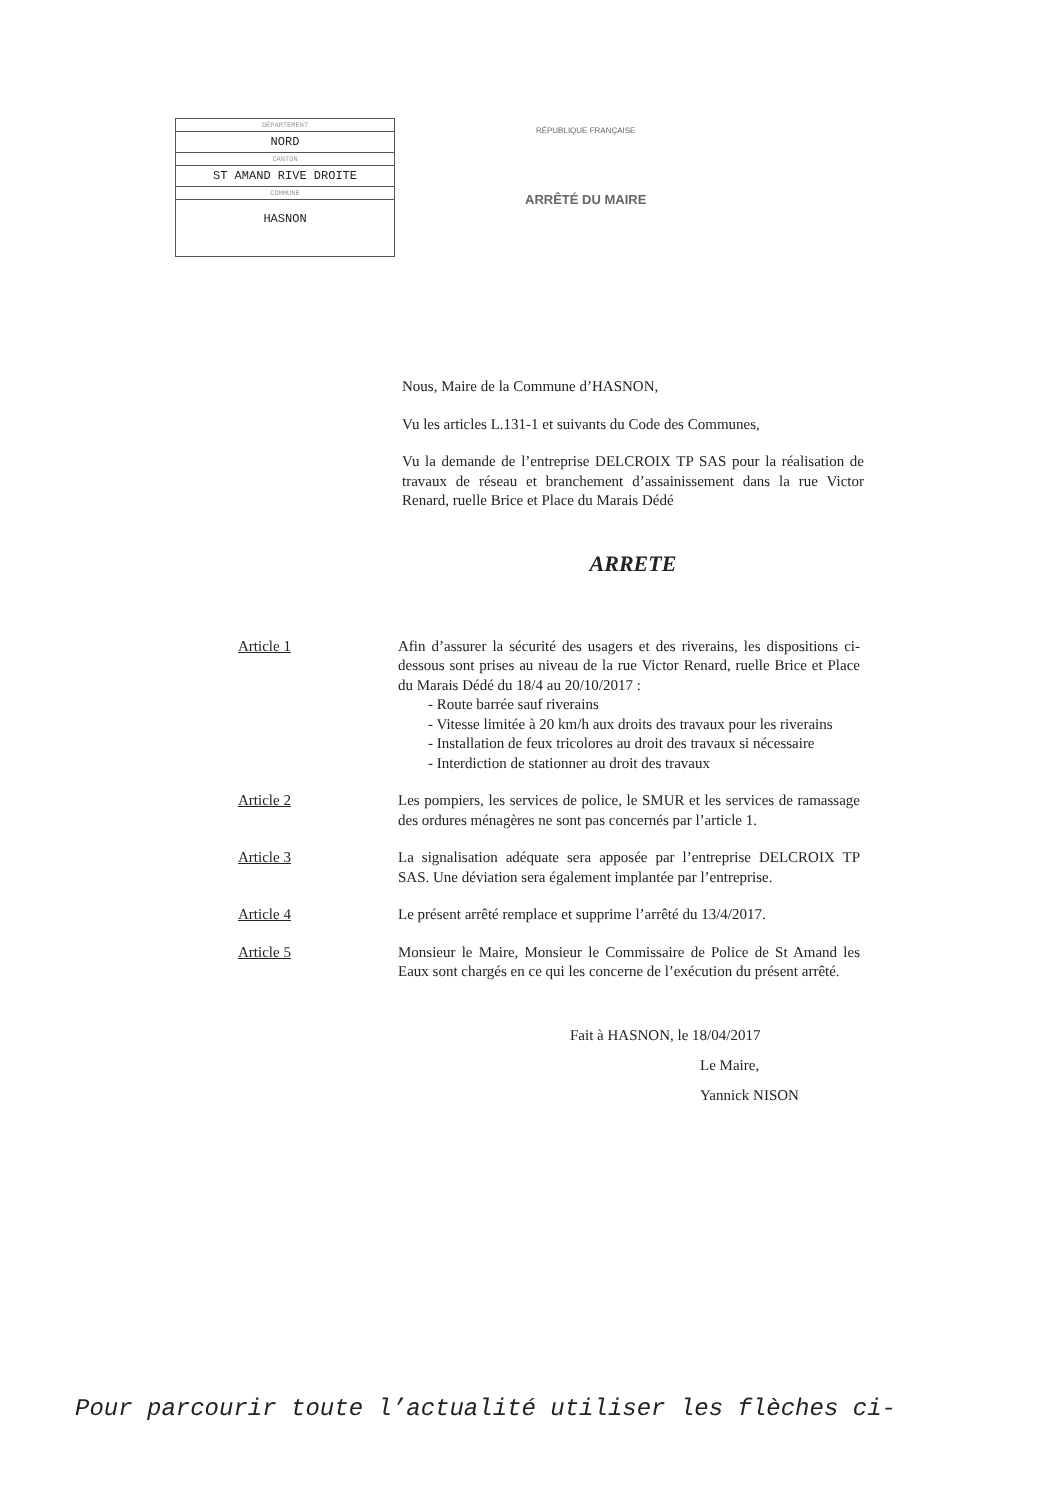DÉPARTEMENT
NORD
CANTON
ST AMAND RIVE DROITE
COMMUNE
HASNON
RÉPUBLIQUE FRANÇAISE
ARRÊTÉ DU MAIRE
Nous, Maire de la Commune d’HASNON,
Vu les articles L.131-1 et suivants du Code des Communes,
Vu la demande de l’entreprise DELCROIX TP SAS pour la réalisation de travaux de réseau et branchement d’assainissement dans la rue Victor Renard, ruelle Brice et Place du Marais Dédé
ARRETE
| Article 1 | Afin d’assurer la sécurité des usagers et des riverains, les dispositions ci-dessous sont prises au niveau de la rue Victor Renard, ruelle Brice et Place du Marais Dédé du 18/4 au 20/10/2017 : - Route barrée sauf riverains - Vitesse limitée à 20 km/h aux droits des travaux pour les riverains - Installation de feux tricolores au droit des travaux si nécessaire - Interdiction de stationner au droit des travaux |
| Article 2 | Les pompiers, les services de police, le SMUR et les services de ramassage des ordures ménagères ne sont pas concernés par l’article 1. |
| Article 3 | La signalisation adéquate sera apposée par l’entreprise DELCROIX TP SAS. Une déviation sera également implantée par l’entreprise. |
| Article 4 | Le présent arrêté remplace et supprime l’arrêté du 13/4/2017. |
| Article 5 | Monsieur le Maire, Monsieur le Commissaire de Police de St Amand les Eaux sont chargés en ce qui les concerne de l’exécution du présent arrêté. |
Fait à HASNON, le 18/04/2017
Le Maire,
Yannick NISON
Pour parcourir toute l’actualité utiliser les flèches ci-